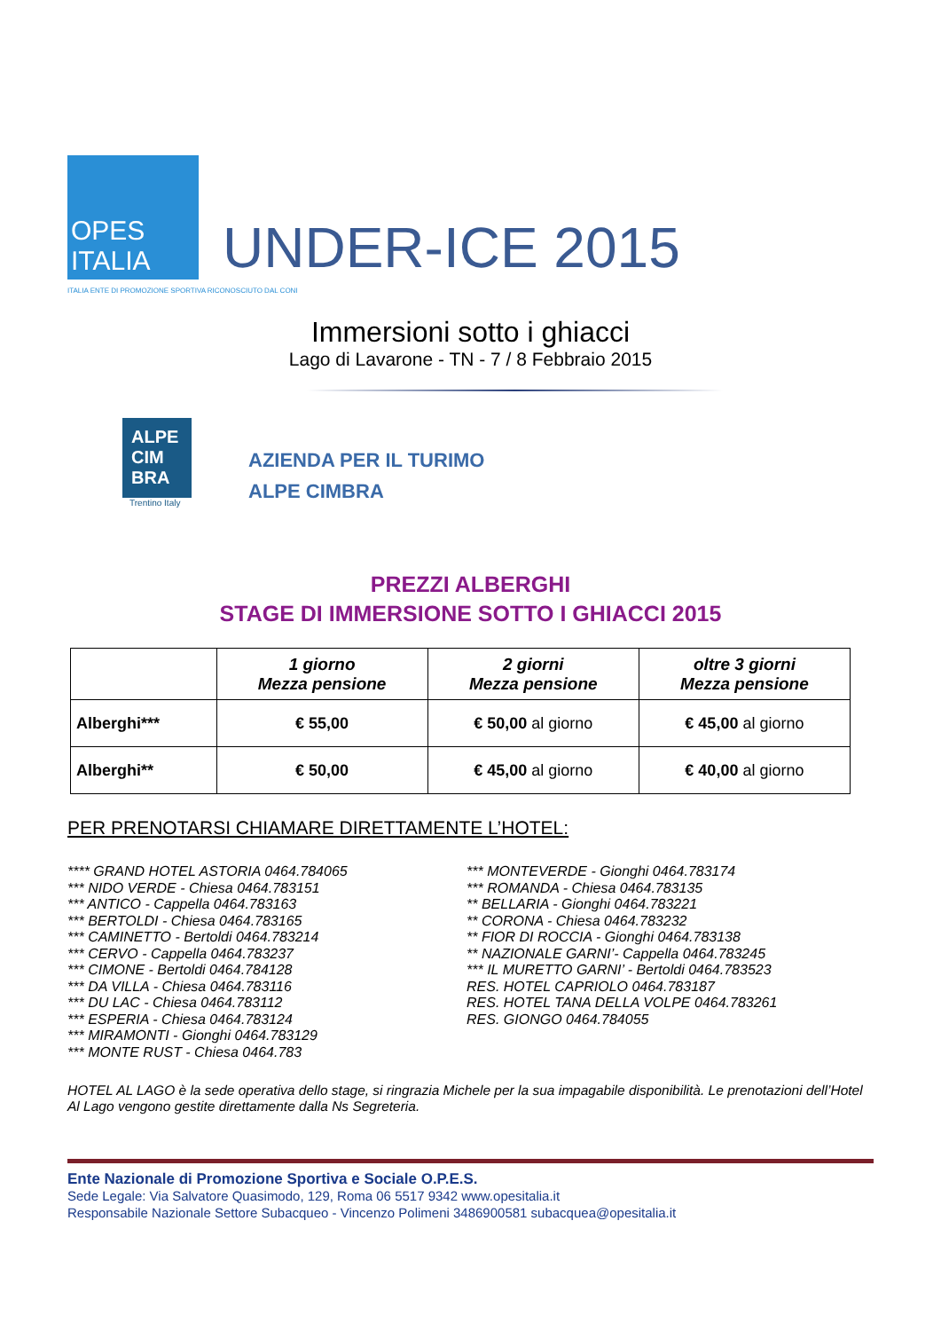OPES ITALIA
ITALIA ENTE DI PROMOZIONE SPORTIVA RICONOSCIUTO DAL CONI
UNDER-ICE 2015
Immersioni sotto i ghiacci
Lago di Lavarone - TN - 7 / 8 Febbraio 2015
ALPE CIM BRA
Trentino Italy
AZIENDA PER IL TURIMO
ALPE CIMBRA
PREZZI ALBERGHI
STAGE DI IMMERSIONE SOTTO I GHIACCI 2015
| | 1 giorno Mezza pensione | 2 giorni Mezza pensione | oltre 3 giorni Mezza pensione |
| --- | --- | --- | --- |
| Alberghi*** | € 55,00 | € 50,00 al giorno | € 45,00 al giorno |
| Alberghi** | € 50,00 | € 45,00 al giorno | € 40,00 al giorno |
PER PRENOTARSI CHIAMARE DIRETTAMENTE L’HOTEL:
**** GRAND HOTEL ASTORIA 0464.784065
*** NIDO VERDE - Chiesa 0464.783151
*** ANTICO - Cappella 0464.783163
*** BERTOLDI - Chiesa 0464.783165
*** CAMINETTO - Bertoldi 0464.783214
*** CERVO - Cappella 0464.783237
*** CIMONE - Bertoldi 0464.784128
*** DA VILLA - Chiesa 0464.783116
*** DU LAC - Chiesa 0464.783112
*** ESPERIA - Chiesa 0464.783124
*** MIRAMONTI - Gionghi 0464.783129
*** MONTE RUST - Chiesa 0464.783
*** MONTEVERDE - Gionghi 0464.783174
*** ROMANDA - Chiesa 0464.783135
** BELLARIA - Gionghi 0464.783221
** CORONA - Chiesa 0464.783232
** FIOR DI ROCCIA - Gionghi 0464.783138
** NAZIONALE GARNI’- Cappella 0464.783245
*** IL MURETTO GARNI’ - Bertoldi 0464.783523
RES. HOTEL CAPRIOLO 0464.783187
RES. HOTEL TANA DELLA VOLPE 0464.783261
RES. GIONGO 0464.784055
HOTEL AL LAGO è la sede operativa dello stage, si ringrazia Michele per la sua impagabile disponibilità. Le prenotazioni dell’Hotel Al Lago vengono gestite direttamente dalla Ns Segreteria.
Ente Nazionale di Promozione Sportiva e Sociale O.P.E.S.
Sede Legale: Via Salvatore Quasimodo, 129, Roma 06 5517 9342 www.opesitalia.it
Responsabile Nazionale Settore Subacqueo - Vincenzo Polimeni 3486900581 subacquea@opesitalia.it